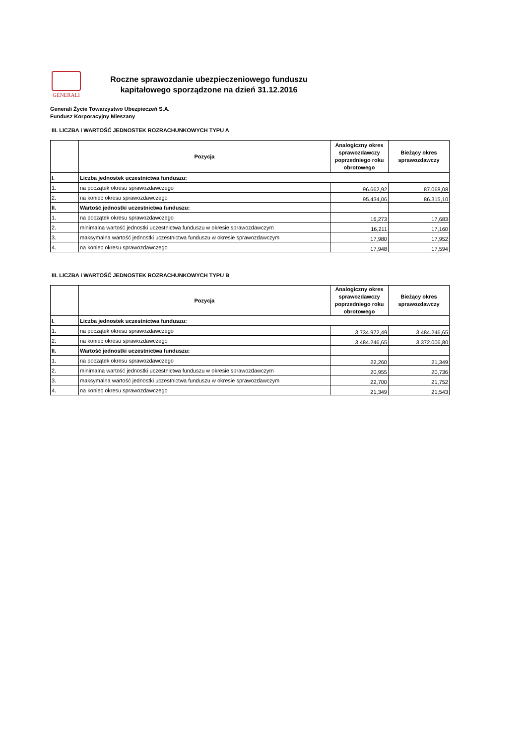GENERALI
Roczne sprawozdanie ubezpieczeniowego funduszu kapitałowego sporządzone na dzień 31.12.2016
Generali Życie Towarzystwo Ubezpieczeń S.A.
Fundusz Korporacyjny Mieszany
III. LICZBA I WARTOŚĆ JEDNOSTEK ROZRACHUNKOWYCH TYPU A
| | Pozycja | Analogiczny okres sprawozdawczy poprzedniego roku obrotowego | Bieżący okres sprawozdawczy |
| --- | --- | --- | --- |
| I. | Liczba jednostek uczestnictwa funduszu: | | |
| 1. | na początek okresu sprawozdawczego | 96.662,92 | 87.068,08 |
| 2. | na koniec okresu sprawozdawczego | 95.434,06 | 86.315,10 |
| II. | Wartość jednostki uczestnictwa funduszu: | | |
| 1. | na początek okresu sprawozdawczego | 16,273 | 17,683 |
| 2. | minimalna wartość jednostki uczestnictwa funduszu w okresie sprawozdawczym | 16,211 | 17,160 |
| 3. | maksymalna wartość jednostki uczestnictwa funduszu w okresie sprawozdawczym | 17,980 | 17,952 |
| 4. | na koniec okresu sprawozdawczego | 17,948 | 17,594 |
III. LICZBA I WARTOŚĆ JEDNOSTEK ROZRACHUNKOWYCH TYPU B
| | Pozycja | Analogiczny okres sprawozdawczy poprzedniego roku obrotowego | Bieżący okres sprawozdawczy |
| --- | --- | --- | --- |
| I. | Liczba jednostek uczestnictwa funduszu: | | |
| 1. | na początek okresu sprawozdawczego | 3.734.972,49 | 3.484.246,65 |
| 2. | na koniec okresu sprawozdawczego | 3.484.246,65 | 3.372.006,80 |
| II. | Wartość jednostki uczestnictwa funduszu: | | |
| 1. | na początek okresu sprawozdawczego | 22,260 | 21,349 |
| 2. | minimalna wartość jednostki uczestnictwa funduszu w okresie sprawozdawczym | 20,955 | 20,736 |
| 3. | maksymalna wartość jednostki uczestnictwa funduszu w okresie sprawozdawczym | 22,700 | 21,752 |
| 4. | na koniec okresu sprawozdawczego | 21,349 | 21,543 |